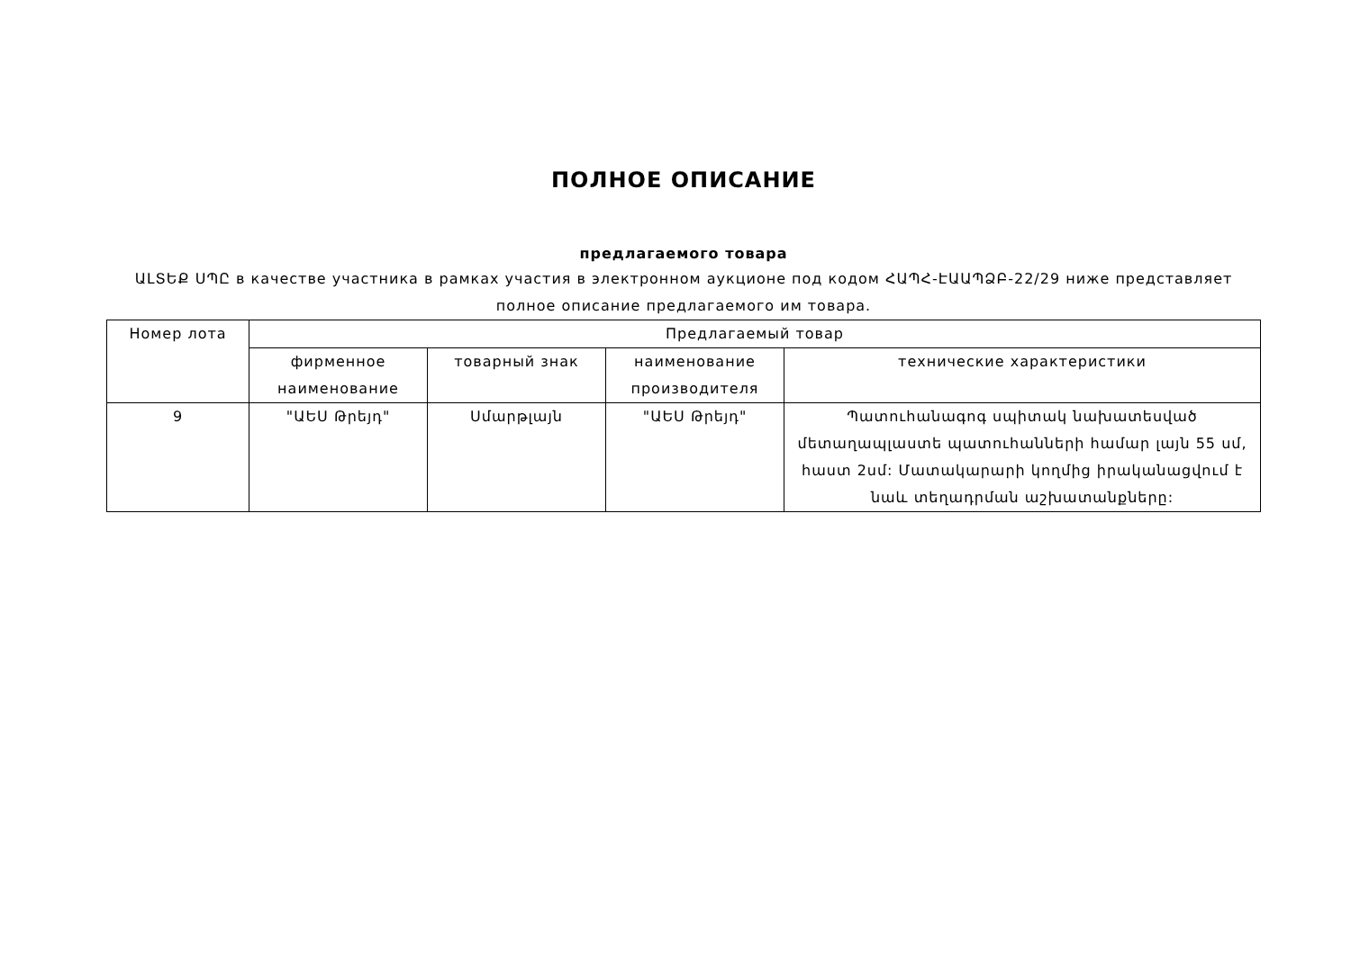ПОЛНОЕ ОПИСАНИЕ
предлагаемого товара
ԱԼՏԵՔ ՍՊԸ в качестве участника в рамках участия в электронном аукционе под кодом ՀԱՊՀ-ԷԱԱՊՁԲ-22/29 ниже представляет полное описание предлагаемого им товара.
| Номер лота | Предлагаемый товар | | | |
| --- | --- | --- | --- | --- |
| | фирменное наименование | товарный знак | наименование производителя | технические характеристики |
| 9 | "ԱԵՍ Թրեյդ" | Սմարթլայն | "ԱԵՍ Թրեյդ" | Պատուհանագոգ սպիտակ նախատեսված մետաղապլաստե պատուհանների համար լայն 55 սմ, հաստ 2սմ: Մատակարարի կողմից իրականացվում է նաև տեղադրման աշխատանքները: |